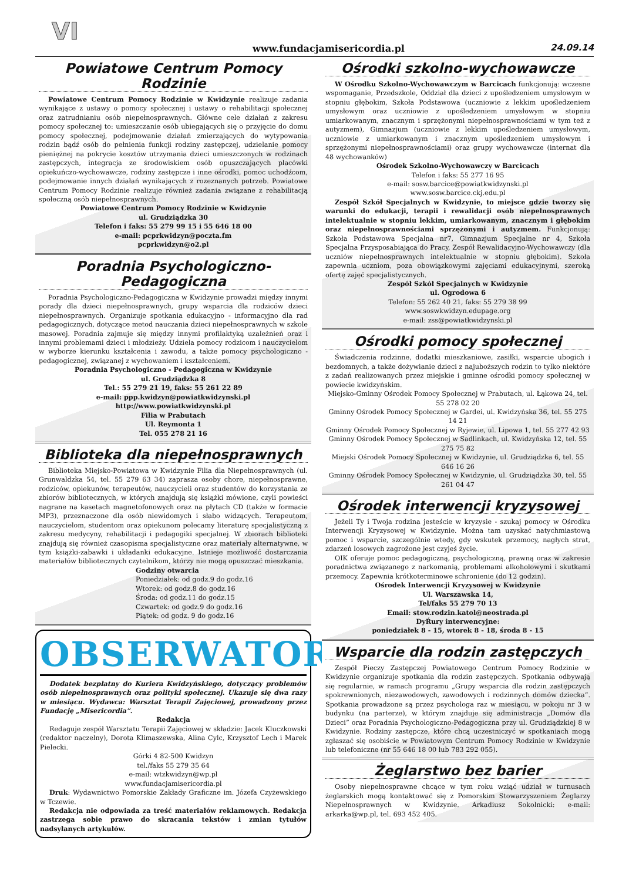VI
www.fundacjamisericordia.pl 24.09.14
Powiatowe Centrum Pomocy Rodzinie
Powiatowe Centrum Pomocy Rodzinie w Kwidzynie realizuje zadania wynikające z ustawy o pomocy społecznej i ustawy o rehabilitacji społecznej oraz zatrudnianiu osób niepełnosprawnych. Główne cele działań z zakresu pomocy społecznej to: umieszczanie osób ubiegających się o przyjęcie do domu pomocy społecznej, podejmowanie działań zmierzających do wytypowania rodzin bądź osób do pełnienia funkcji rodziny zastępczej, udzielanie pomocy pieniężnej na pokrycie kosztów utrzymania dzieci umieszczonych w rodzinach zastępczych, integracja ze środowiskiem osób opuszczających placówki opiekuńczo-wychowawcze, rodziny zastępcze i inne ośrodki, pomoc uchodźcom, podejmowanie innych działań wynikających z rozeznanych potrzeb. Powiatowe Centrum Pomocy Rodzinie realizuje również zadania związane z rehabilitacją społeczną osób niepełnosprawnych.
Powiatowe Centrum Pomocy Rodzinie w Kwidzynie
ul. Grudziądzka 30
Telefon i faks: 55 279 99 15 i 55 646 18 00
e-mail: pcprkwidzyn@poczta.fm
pcprkwidzyn@o2.pl
Poradnia Psychologiczno-Pedagogiczna
Poradnia Psychologiczno-Pedagogiczna w Kwidzynie prowadzi między innymi porady dla dzieci niepełnosprawnych, grupy wsparcia dla rodziców dzieci niepełnosprawnych. Organizuje spotkania edukacyjno - informacyjno dla rad pedagogicznych, dotyczące metod nauczania dzieci niepełnosprawnych w szkole masowej. Poradnia zajmuje się między innymi profilaktyką uzależnień oraz i innymi problemami dzieci i młodzieży. Udziela pomocy rodzicom i nauczycielom w wyborze kierunku kształcenia i zawodu, a także pomocy psychologiczno - pedagogicznej, związanej z wychowaniem i kształceniem.
Poradnia Psychologiczno - Pedagogiczna w Kwidzynie
ul. Grudziądzka 8
Tel.: 55 279 21 19, faks: 55 261 22 89
e-mail: ppp.kwidzyn@powiatkwidzynski.pl
http://www.powiatkwidzynski.pl
Filia w Prabutach
Ul. Reymonta 1
Tel. 055 278 21 16
Biblioteka dla niepełnosprawnych
Biblioteka Miejsko-Powiatowa w Kwidzynie Filia dla Niepełnosprawnych (ul. Grunwaldzka 54, tel. 55 279 63 34) zaprasza osoby chore, niepełnosprawne, rodziców, opiekunów, terapeutów, nauczycieli oraz studentów do korzystania ze zbiorów bibliotecznych, w których znajdują się książki mówione, czyli powieści nagrane na kasetach magnetofonowych oraz na płytach CD (także w formacie MP3), przeznaczone dla osób niewidomych i słabo widzących. Terapeutom, nauczycielom, studentom oraz opiekunom polecamy literaturę specjalistyczną z zakresu medycyny, rehabilitacji i pedagogiki specjalnej. W zbiorach biblioteki znajdują się również czasopisma specjalistyczne oraz materiały alternatywne, w tym książki-zabawki i układanki edukacyjne. Istnieje możliwość dostarczania materiałów bibliotecznych czytelnikom, którzy nie mogą opuszczać mieszkania.
Godziny otwarcia
Poniedziałek: od godz.9 do godz.16
Wtorek: od godz.8 do godz.16
Środa: od godz.11 do godz.15
Czwartek: od godz.9 do godz.16
Piątek: od godz. 9 do godz.16
OBSERWATOR
Dodatek bezpłatny do Kuriera Kwidzyńskiego, dotyczący problemów osób niepełnosprawnych oraz polityki społecznej. Ukazuje się dwa razy w miesiącu. Wydawca: Warsztat Terapii Zajęciowej, prowadzony przez Fundację „Misericordia”.
Redakcja
Redaguje zespół Warsztatu Terapii Zajęciowej w składzie: Jacek Kluczkowski (redaktor naczelny), Dorota Klimaszewska, Alina Cylc, Krzysztof Lech i Marek Pielecki.
Górki 4 82-500 Kwidzyn
tel./faks 55 279 35 64
e-mail: wtzkwidzyn@wp.pl
www.fundacjamisericordia.pl
Druk: Wydawnictwo Pomorskie Zakłady Graficzne im. Józefa Czyżewskiego w Tczewie.
Redakcja nie odpowiada za treść materiałów reklamowych. Redakcja zastrzega sobie prawo do skracania tekstów i zmian tytułów nadsyłanych artykułów.
Ośrodki szkolno-wychowawcze
W Ośrodku Szkolno-Wychowawczym w Barcicach funkcjonują: wczesne wspomaganie, Przedszkole, Oddział dla dzieci z upośledzeniem umysłowym w stopniu głębokim, Szkoła Podstawowa (uczniowie z lekkim upośledzeniem umysłowym oraz uczniowie z upośledzeniem umysłowym w stopniu umiarkowanym, znacznym i sprzężonymi niepełnosprawnościami w tym też z autyzmem), Gimnazjum (uczniowie z lekkim upośledzeniem umysłowym, uczniowie z umiarkowanym i znacznym upośledzeniem umysłowym i sprzężonymi niepełnosprawnościami) oraz grupy wychowawcze (internat dla 48 wychowanków)
Ośrodek Szkolno-Wychowawczy w Barcicach
Telefon i faks: 55 277 16 95
e-mail: sosw.barcice@powiatkwidzynski.pl
www.sosw.barcice.ckj.edu.pl
Zespół Szkół Specjalnych w Kwidzynie, to miejsce gdzie tworzy się warunki do edukacji, terapii i rewalidacji osób niepełnosprawnych intelektualnie w stopniu lekkim, umiarkowanym, znacznym i głębokim oraz niepełnosprawnościami sprzężonymi i autyzmem. Funkcjonują: Szkoła Podstawowa Specjalna nr7, Gimnazjum Specjalne nr 4, Szkoła Specjalna Przysposabiająca do Pracy, Zespół Rewalidacyjno-Wychowawczy (dla uczniów niepełnosprawnych intelektualnie w stopniu głębokim). Szkoła zapewnia uczniom, poza obowiązkowymi zajęciami edukacyjnymi, szeroką ofertę zajęć specjalistycznych.
Zespół Szkół Specjalnych w Kwidzynie
ul. Ogrodowa 6
Telefon: 55 262 40 21, faks: 55 279 38 99
www.soswkwidzyn.edupage.org
e-mail: zss@powiatkwidzynski.pl
Ośrodki pomocy społecznej
Świadczenia rodzinne, dodatki mieszkaniowe, zasiłki, wsparcie ubogich i bezdomnych, a także dożywianie dzieci z najuboższych rodzin to tylko niektóre z zadań realizowanych przez miejskie i gminne ośrodki pomocy społecznej w powiecie kwidzyńskim.
Miejsko-Gminny Ośrodek Pomocy Społecznej w Prabutach, ul. Łąkowa 24, tel. 55 278 02 20
Gminny Ośrodek Pomocy Społecznej w Gardei, ul. Kwidzyńska 36, tel. 55 275 14 21
Gminny Ośrodek Pomocy Społecznej w Ryjewie, ul. Lipowa 1, tel. 55 277 42 93
Gminny Ośrodek Pomocy Społecznej w Sadlinkach, ul. Kwidzyńska 12, tel. 55 275 75 82
Miejski Ośrodek Pomocy Społecznej w Kwidzynie, ul. Grudziądzka 6, tel. 55 646 16 26
Gminny Ośrodek Pomocy Społecznej w Kwidzynie, ul. Grudziądzka 30, tel. 55 261 04 47
Ośrodek interwencji kryzysowej
Jeżeli Ty i Twoja rodzina jesteście w kryzysie - szukaj pomocy w Ośrodku Interwencji Kryzysowej w Kwidzynie. Można tam uzyskać natychmiastową pomoc i wsparcie, szczególnie wtedy, gdy wskutek przemocy, nagłych strat, zdarzeń losowych zagrożone jest czyjeś życie.
OIK oferuje pomoc pedagogiczną, psychologiczną, prawną oraz w zakresie poradnictwa związanego z narkomanią, problemami alkoholowymi i skutkami przemocy. Zapewnia krótkoterminowe schronienie (do 12 godzin).
Ośrodek Interwencji Kryzysowej w Kwidzynie
Ul. Warszawska 14,
Tel/faks 55 279 70 13
Email: stow.rodzin.katol@neostrada.pl
DyŔury interwencyjne:
poniedziałek 8 - 15, wtorek 8 - 18, środa 8 - 15
Wsparcie dla rodzin zastępczych
Zespół Pieczy Zastępczej Powiatowego Centrum Pomocy Rodzinie w Kwidzynie organizuje spotkania dla rodzin zastępczych. Spotkania odbywają się regularnie, w ramach programu „Grupy wsparcia dla rodzin zastępczych spokrewnionych, niezawodowych, zawodowych i rodzinnych domów dziecka”. Spotkania prowadzone są przez psychologa raz w miesiącu, w pokoju nr 3 w budynku (na parterze), w którym znajduje się administracja „Domów dla Dzieci” oraz Poradnia Psychologiczno-Pedagogiczna przy ul. Grudziądzkiej 8 w Kwidzynie. Rodziny zastępcze, które chcą uczestniczyć w spotkaniach mogą zgłaszać się osobiście w Powiatowym Centrum Pomocy Rodzinie w Kwidzynie lub telefoniczne (nr 55 646 18 00 lub 783 292 055).
Żeglarstwo bez barier
Osoby niepełnosprawne chcące w tym roku wziąć udział w turnusach żeglarskich mogą kontaktować się z Pomorskim Stowarzyszeniem Żeglarzy Niepełnosprawnych w Kwidzynie. Arkadiusz Sokolnicki: e-mail: arkarka@wp.pl, tel. 693 452 405.